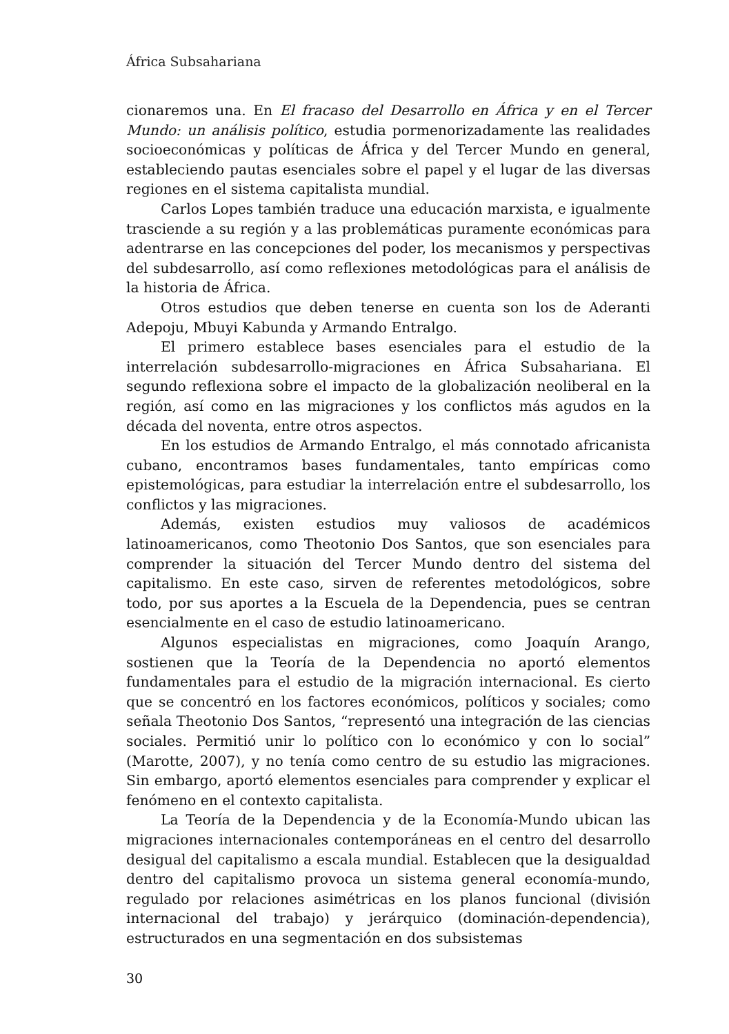África Subsahariana
cionaremos una. En El fracaso del Desarrollo en África y en el Tercer Mundo: un análisis político, estudia pormenorizadamente las realidades socioeconómicas y políticas de África y del Tercer Mundo en general, estableciendo pautas esenciales sobre el papel y el lugar de las diversas regiones en el sistema capitalista mundial.
Carlos Lopes también traduce una educación marxista, e igualmente trasciende a su región y a las problemáticas puramente económicas para adentrarse en las concepciones del poder, los mecanismos y perspectivas del subdesarrollo, así como reflexiones metodológicas para el análisis de la historia de África.
Otros estudios que deben tenerse en cuenta son los de Aderanti Adepoju, Mbuyi Kabunda y Armando Entralgo.
El primero establece bases esenciales para el estudio de la interrelación subdesarrollo-migraciones en África Subsahariana. El segundo reflexiona sobre el impacto de la globalización neoliberal en la región, así como en las migraciones y los conflictos más agudos en la década del noventa, entre otros aspectos.
En los estudios de Armando Entralgo, el más connotado africanista cubano, encontramos bases fundamentales, tanto empíricas como epistemológicas, para estudiar la interrelación entre el subdesarrollo, los conflictos y las migraciones.
Además, existen estudios muy valiosos de académicos latinoamericanos, como Theotonio Dos Santos, que son esenciales para comprender la situación del Tercer Mundo dentro del sistema del capitalismo. En este caso, sirven de referentes metodológicos, sobre todo, por sus aportes a la Escuela de la Dependencia, pues se centran esencialmente en el caso de estudio latinoamericano.
Algunos especialistas en migraciones, como Joaquín Arango, sostienen que la Teoría de la Dependencia no aportó elementos fundamentales para el estudio de la migración internacional. Es cierto que se concentró en los factores económicos, políticos y sociales; como señala Theotonio Dos Santos, “representó una integración de las ciencias sociales. Permitió unir lo político con lo económico y con lo social” (Marotte, 2007), y no tenía como centro de su estudio las migraciones. Sin embargo, aportó elementos esenciales para comprender y explicar el fenómeno en el contexto capitalista.
La Teoría de la Dependencia y de la Economía-Mundo ubican las migraciones internacionales contemporáneas en el centro del desarrollo desigual del capitalismo a escala mundial. Establecen que la desigualdad dentro del capitalismo provoca un sistema general economía-mundo, regulado por relaciones asimétricas en los planos funcional (división internacional del trabajo) y jerárquico (dominación-dependencia), estructurados en una segmentación en dos subsistemas
30